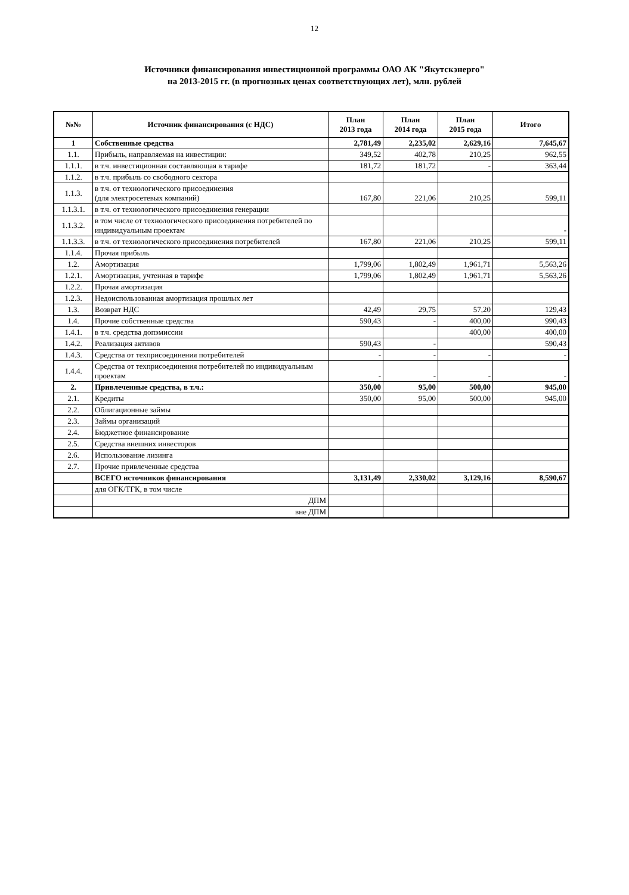12
Источники финансирования инвестиционной программы ОАО АК "Якутскэнерго"
на 2013-2015 гг. (в прогнозных ценах соответствующих лет), млн. рублей
| №№ | Источник финансирования (с НДС) | План 2013 года | План 2014 года | План 2015 года | Итого |
| --- | --- | --- | --- | --- | --- |
| 1 | Собственные средства | 2,781,49 | 2,235,02 | 2,629,16 | 7,645,67 |
| 1.1. | Прибыль, направляемая на инвестиции: | 349,52 | 402,78 | 210,25 | 962,55 |
| 1.1.1. | в т.ч. инвестиционная составляющая в тарифе | 181,72 | 181,72 | - | 363,44 |
| 1.1.2. | в т.ч. прибыль со свободного сектора | | | | |
| 1.1.3. | в т.ч. от технологического присоединения (для электросетевых компаний) | 167,80 | 221,06 | 210,25 | 599,11 |
| 1.1.3.1. | в т.ч. от технологического присоединения генерации | | | | |
| 1.1.3.2. | в том числе от технологического присоединения потребителей по индивидуальным проектам | | | | - |
| 1.1.3.3. | в т.ч. от технологического присоединения потребителей | 167,80 | 221,06 | 210,25 | 599,11 |
| 1.1.4. | Прочая прибыль | | | | |
| 1.2. | Амортизация | 1,799,06 | 1,802,49 | 1,961,71 | 5,563,26 |
| 1.2.1. | Амортизация, учтенная в тарифе | 1,799,06 | 1,802,49 | 1,961,71 | 5,563,26 |
| 1.2.2. | Прочая амортизация | | | | |
| 1.2.3. | Недоиспользованная амортизация прошлых лет | | | | |
| 1.3. | Возврат НДС | 42,49 | 29,75 | 57,20 | 129,43 |
| 1.4. | Прочие собственные средства | 590,43 | - | 400,00 | 990,43 |
| 1.4.1. | в т.ч. средства допэмиссии | | | 400,00 | 400,00 |
| 1.4.2. | Реализация активов | 590,43 | - | | 590,43 |
| 1.4.3. | Средства от техприсоединения потребителей | - | - | - | - |
| 1.4.4. | Средства от техприсоединения потребителей по индивидуальным проектам | - | - | - | - |
| 2. | Привлеченные средства, в т.ч.: | 350,00 | 95,00 | 500,00 | 945,00 |
| 2.1. | Кредиты | 350,00 | 95,00 | 500,00 | 945,00 |
| 2.2. | Облигационные займы | | | | |
| 2.3. | Займы организаций | | | | |
| 2.4. | Бюджетное финансирование | | | | |
| 2.5. | Средства внешних инвесторов | | | | |
| 2.6. | Использование лизинга | | | | |
| 2.7. | Прочие привлеченные средства | | | | |
| | ВСЕГО источников финансирования | 3,131,49 | 2,330,02 | 3,129,16 | 8,590,67 |
| | для ОГК/ТГК, в том числе | | | | |
| | ДПМ | | | | |
| | вне ДПМ | | | | |